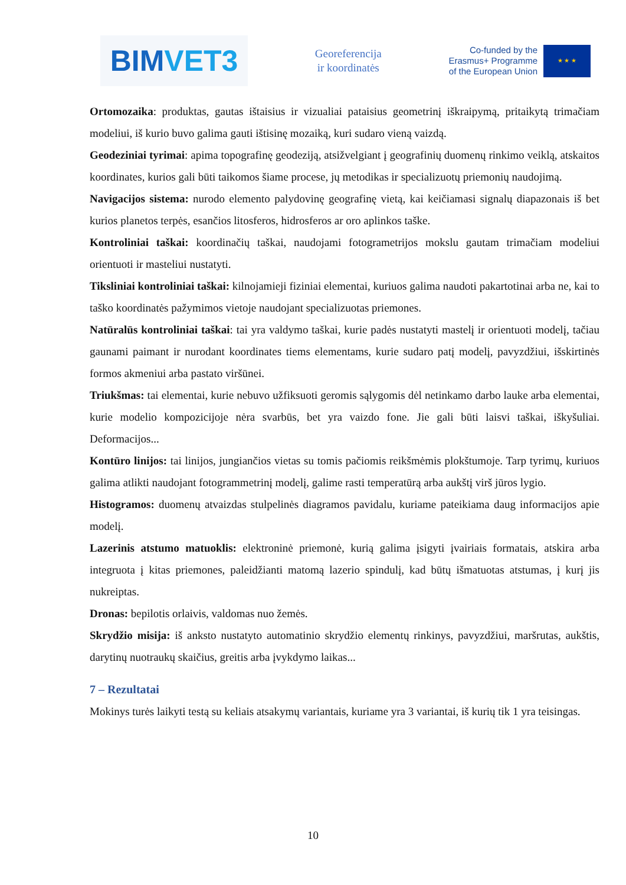BIM VET3
Georeferencija
ir koordinatės
Co-funded by the
Erasmus+ Programme
of the European Union
★ ★ ★
Ortomozaika: produktas, gautas ištaisius ir vizualiai pataisius geometrinį iškraipymą, pritaikytą trimačiam modeliui, iš kurio buvo galima gauti ištisinę mozaiką, kuri sudaro vieną vaizdą.
Geodeziniai tyrimai: apima topografinę geodeziją, atsižvelgiant į geografinių duomenų rinkimo veiklą, atskaitos koordinates, kurios gali būti taikomos šiame procese, jų metodikas ir specializuotų priemonių naudojimą.
Navigacijos sistema: nurodo elemento palydovinę geografinę vietą, kai keičiamasi signalų diapazonais iš bet kurios planetos terpės, esančios litosferos, hidrosferos ar oro aplinkos taške.
Kontroliniai taškai: koordinačių taškai, naudojami fotogrametrijos mokslu gautam trimačiam modeliui orientuoti ir masteliui nustatyti.
Tiksliniai kontroliniai taškai: kilnojamieji fiziniai elementai, kuriuos galima naudoti pakartotinai arba ne, kai to taško koordinatės pažymimos vietoje naudojant specializuotas priemones.
Natūralūs kontroliniai taškai: tai yra valdymo taškai, kurie padės nustatyti mastelį ir orientuoti modelį, tačiau gaunami paimant ir nurodant koordinates tiems elementams, kurie sudaro patį modelį, pavyzdžiui, išskirtinės formos akmeniui arba pastato viršūnei.
Triukšmas: tai elementai, kurie nebuvo užfiksuoti geromis sąlygomis dėl netinkamo darbo lauke arba elementai, kurie modelio kompozicijoje nėra svarbūs, bet yra vaizdo fone. Jie gali būti laisvi taškai, iškyšuliai. Deformacijos...
Kontūro linijos: tai linijos, jungiančios vietas su tomis pačiomis reikšmėmis plokštumoje. Tarp tyrimų, kuriuos galima atlikti naudojant fotogrammetrinį modelį, galime rasti temperatūrą arba aukštį virš jūros lygio.
Histogramos: duomenų atvaizdas stulpelinės diagramos pavidalu, kuriame pateikiama daug informacijos apie modelį.
Lazerinis atstumo matuoklis: elektroninė priemonė, kurią galima įsigyti įvairiais formatais, atskira arba integruota į kitas priemones, paleidžianti matomą lazerio spindulį, kad būtų išmatuotas atstumas, į kurį jis nukreiptas.
Dronas: bepilotis orlaivis, valdomas nuo žemės.
Skrydžio misija: iš anksto nustatyto automatinio skrydžio elementų rinkinys, pavyzdžiui, maršrutas, aukštis, darytinų nuotraukų skaičius, greitis arba įvykdymo laikas...
7 – Rezultatai
Mokinys turės laikyti testą su keliais atsakymų variantais, kuriame yra 3 variantai, iš kurių tik 1 yra teisingas.
10